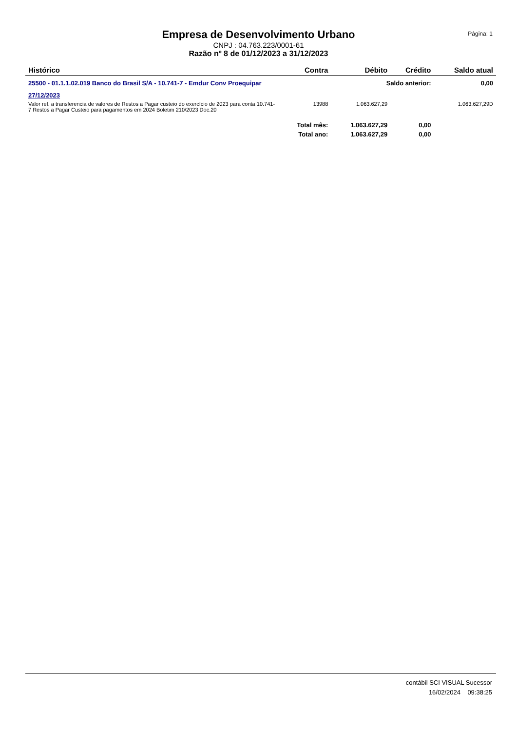Empresa de Desenvolvimento Urbano
CNPJ : 04.763.223/0001-61
Razão nº 8 de 01/12/2023 a 31/12/2023
Página: 1
| Histórico | Contra | Débito | Crédito | Saldo atual |
| --- | --- | --- | --- | --- |
| 25500 - 01.1.1.02.019 Banco do Brasil S/A - 10.741-7 - Emdur Conv Proequipar | | Saldo anterior: | | 0,00 |
| 27/12/2023 | | | | |
| Valor ref. a transferencia de valores de Restos a Pagar custeio do exercício de 2023 para conta 10.741-7 Restos a Pagar Custeio para pagamentos em 2024 Boletim 210/2023 Doc.20 | 13988 | 1.063.627,29 | | 1.063.627,29D |
| | Total mês: | 1.063.627,29 | 0,00 | |
| | Total ano: | 1.063.627,29 | 0,00 | |
contábil SCI VISUAL Sucessor
16/02/2024 09:38:25